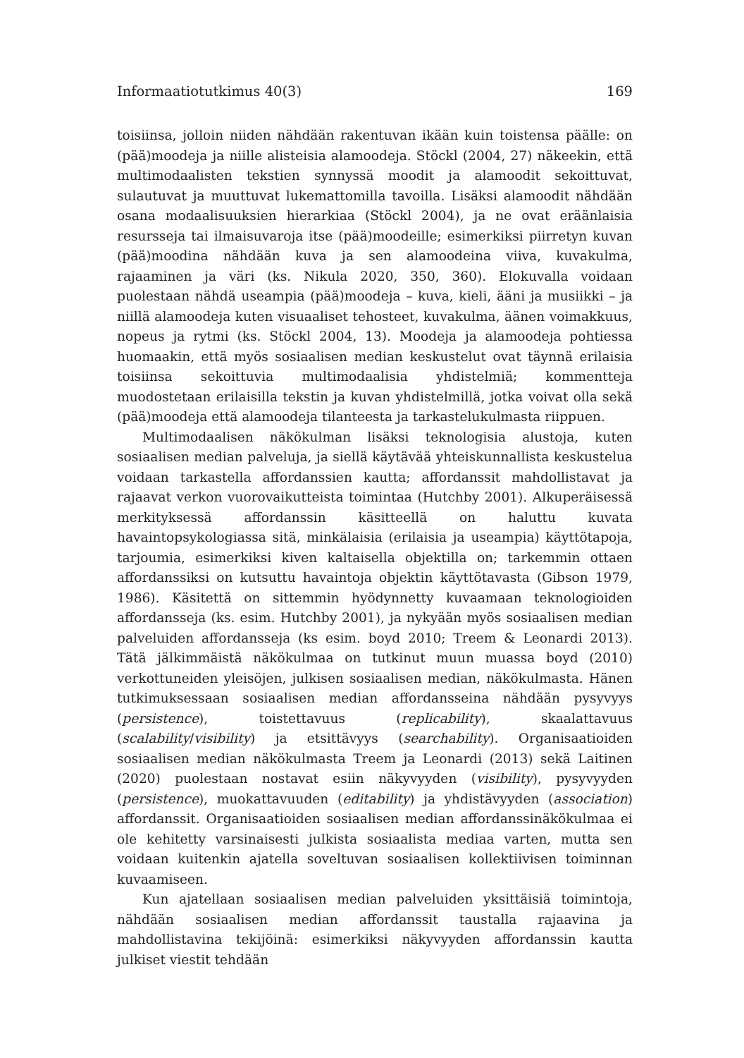Informaatiotutkimus 40(3) 169
toisiinsa, jolloin niiden nähdään rakentuvan ikään kuin toistensa päälle: on (pää)moodeja ja niille alisteisia alamoodeja. Stöckl (2004, 27) näkeekin, että multimodaalisten tekstien synnyssä moodit ja alamoodit sekoittuvat, sulautuvat ja muuttuvat lukemattomilla tavoilla. Lisäksi alamoodit nähdään osana modaalisuuksien hierarkiaa (Stöckl 2004), ja ne ovat eräänlaisia resursseja tai ilmaisuvaroja itse (pää)moodeille; esimerkiksi piirretyn kuvan (pää)moodina nähdään kuva ja sen alamoodeina viiva, kuvakulma, rajaaminen ja väri (ks. Nikula 2020, 350, 360). Elokuvalla voidaan puolestaan nähdä useampia (pää)moodeja – kuva, kieli, ääni ja musiikki – ja niillä alamoodeja kuten visuaaliset tehosteet, kuvakulma, äänen voimakkuus, nopeus ja rytmi (ks. Stöckl 2004, 13). Moodeja ja alamoodeja pohtiessa huomaakin, että myös sosiaalisen median keskustelut ovat täynnä erilaisia toisiinsa sekoittuvia multimodaalisia yhdistelmiä; kommentteja muodostetaan erilaisilla tekstin ja kuvan yhdistelmillä, jotka voivat olla sekä (pää)moodeja että alamoodeja tilanteesta ja tarkastelukulmasta riippuen.
Multimodaalisen näkökulman lisäksi teknologisia alustoja, kuten sosiaalisen median palveluja, ja siellä käytävää yhteiskunnallista keskustelua voidaan tarkastella affordanssien kautta; affordanssit mahdollistavat ja rajaavat verkon vuorovaikutteista toimintaa (Hutchby 2001). Alkuperäisessä merkityksessä affordanssin käsitteellä on haluttu kuvata havaintopsykologiassa sitä, minkälaisia (erilaisia ja useampia) käyttötapoja, tarjoumia, esimerkiksi kiven kaltaisella objektilla on; tarkemmin ottaen affordanssiksi on kutsuttu havaintoja objektin käyttötavasta (Gibson 1979, 1986). Käsitettä on sittemmin hyödynnetty kuvaamaan teknologioiden affordansseja (ks. esim. Hutchby 2001), ja nykyään myös sosiaalisen median palveluiden affordansseja (ks esim. boyd 2010; Treem & Leonardi 2013). Tätä jälkimmäistä näkökulmaa on tutkinut muun muassa boyd (2010) verkottuneiden yleisöjen, julkisen sosiaalisen median, näkökulmasta. Hänen tutkimuksessaan sosiaalisen median affordansseina nähdään pysyvyys (persistence), toistettavuus (replicability), skaalattavuus (scalability/visibility) ja etsittävyys (searchability). Organisaatioiden sosiaalisen median näkökulmasta Treem ja Leonardi (2013) sekä Laitinen (2020) puolestaan nostavat esiin näkyvyyden (visibility), pysyvyyden (persistence), muokattavuuden (editability) ja yhdistävyyden (association) affordanssit. Organisaatioiden sosiaalisen median affordanssinäkökulmaa ei ole kehitetty varsinaisesti julkista sosiaalista mediaa varten, mutta sen voidaan kuitenkin ajatella soveltuvan sosiaalisen kollektiivisen toiminnan kuvaamiseen.
Kun ajatellaan sosiaalisen median palveluiden yksittäisiä toimintoja, nähdään sosiaalisen median affordanssit taustalla rajaavina ja mahdollistavina tekijöinä: esimerkiksi näkyvyyden affordanssin kautta julkiset viestit tehdään